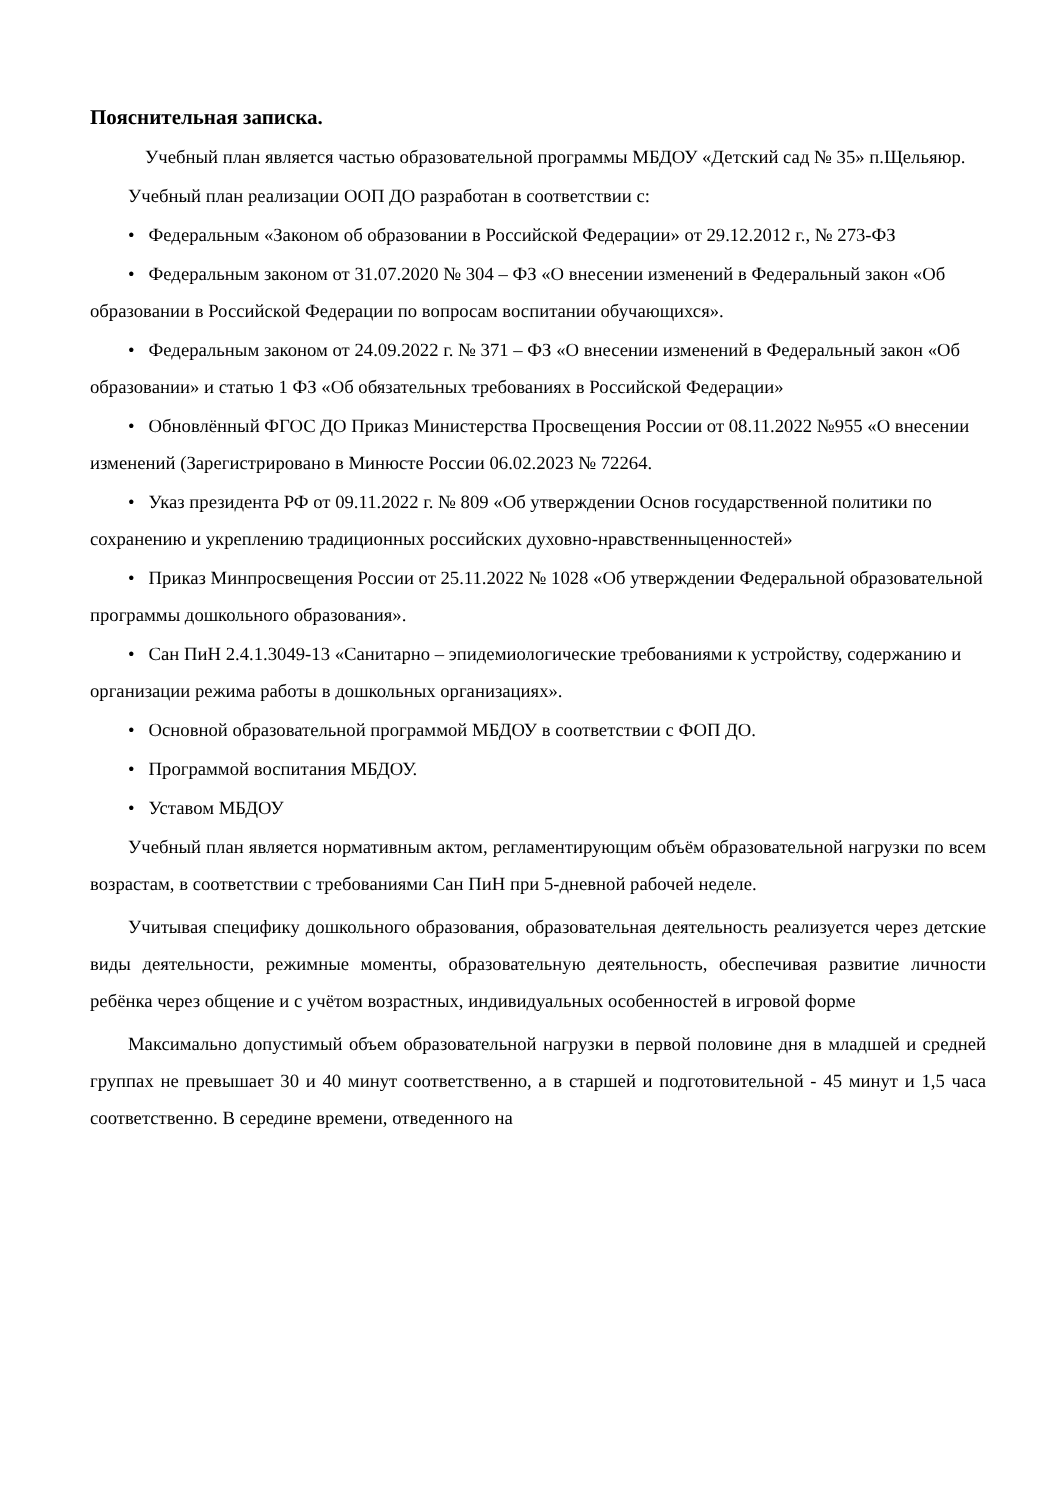Пояснительная записка.
Учебный план является частью образовательной программы МБДОУ «Детский сад № 35» п.Щельяюр.
Учебный план реализации ООП ДО разработан в соответствии с:
• Федеральным «Законом об образовании в Российской Федерации» от 29.12.2012 г., № 273-ФЗ
• Федеральным законом от 31.07.2020 № 304 – ФЗ «О внесении изменений в Федеральный закон «Об образовании в Российской Федерации по вопросам воспитании обучающихся».
• Федеральным законом от 24.09.2022 г. № 371 – ФЗ «О внесении изменений в Федеральный закон «Об образовании» и статью 1 ФЗ «Об обязательных требованиях в Российской Федерации»
• Обновлённый ФГОС ДО Приказ Министерства Просвещения России от 08.11.2022 №955 «О внесении изменений (Зарегистрировано в Минюсте России 06.02.2023 № 72264.
• Указ президента РФ от 09.11.2022 г. № 809 «Об утверждении Основ государственной политики по сохранению и укреплению традиционных российских духовно-нравственныценностей»
• Приказ Минпросвещения России от 25.11.2022 № 1028 «Об утверждении Федеральной образовательной программы дошкольного образования».
• Сан ПиН 2.4.1.3049-13 «Санитарно – эпидемиологические требованиями к устройству, содержанию и организации режима работы в дошкольных организациях».
• Основной образовательной программой МБДОУ в соответствии с ФОП ДО.
• Программой воспитания МБДОУ.
• Уставом МБДОУ
Учебный план является нормативным актом, регламентирующим объём образовательной нагрузки по всем возрастам, в соответствии с требованиями Сан ПиН при 5-дневной рабочей неделе.
Учитывая специфику дошкольного образования, образовательная деятельность реализуется через детские виды деятельности, режимные моменты, образовательную деятельность, обеспечивая развитие личности ребёнка через общение и с учётом возрастных, индивидуальных особенностей в игровой форме
Максимально допустимый объем образовательной нагрузки в первой половине дня в младшей и средней группах не превышает 30 и 40 минут соответственно, а в старшей и подготовительной - 45 минут и 1,5 часа соответственно. В середине времени, отведенного на